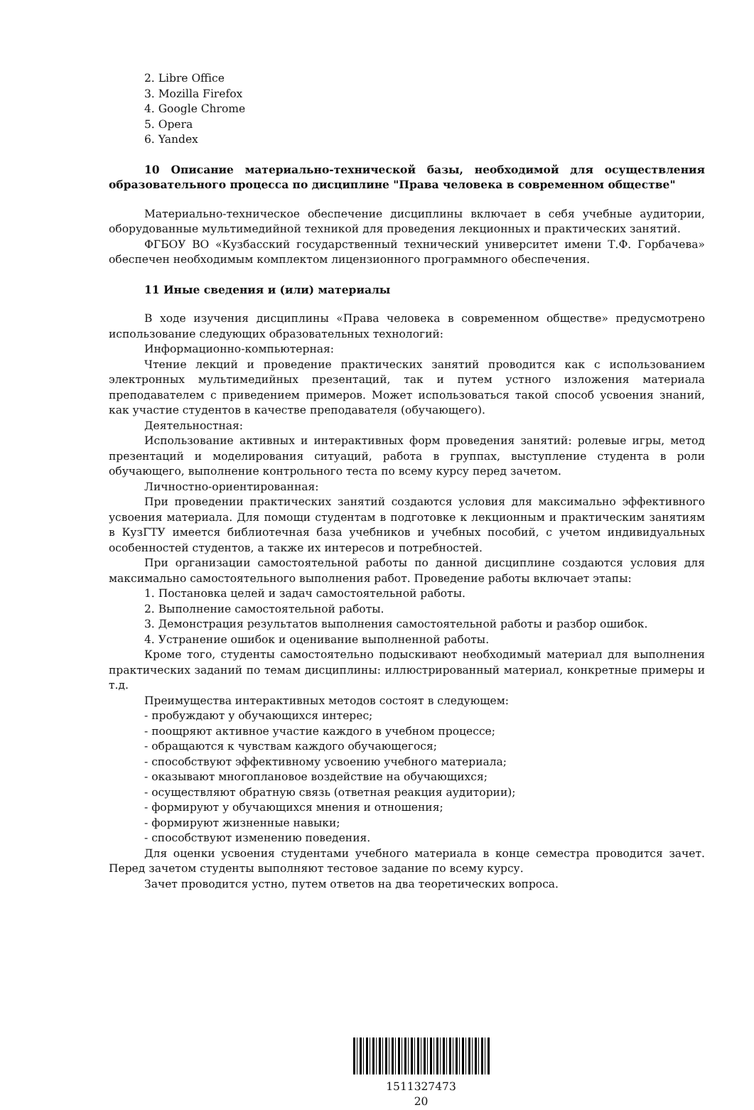2. Libre Office
3. Mozilla Firefox
4. Google Chrome
5. Opera
6. Yandex
10 Описание материально-технической базы, необходимой для осуществления образовательного процесса по дисциплине "Права человека в современном обществе"
Материально-техническое обеспечение дисциплины включает в себя учебные аудитории, оборудованные мультимедийной техникой для проведения лекционных и практических занятий.
ФГБОУ ВО «Кузбасский государственный технический университет имени Т.Ф. Горбачева» обеспечен необходимым комплектом лицензионного программного обеспечения.
11 Иные сведения и (или) материалы
В ходе изучения дисциплины «Права человека в современном обществе» предусмотрено использование следующих образовательных технологий:
Информационно-компьютерная:
Чтение лекций и проведение практических занятий проводится как с использованием электронных мультимедийных презентаций, так и путем устного изложения материала преподавателем с приведением примеров. Может использоваться такой способ усвоения знаний, как участие студентов в качестве преподавателя (обучающего).
Деятельностная:
Использование активных и интерактивных форм проведения занятий: ролевые игры, метод презентаций и моделирования ситуаций, работа в группах, выступление студента в роли обучающего, выполнение контрольного теста по всему курсу перед зачетом.
Личностно-ориентированная:
При проведении практических занятий создаются условия для максимально эффективного усвоения материала. Для помощи студентам в подготовке к лекционным и практическим занятиям в КузГТУ имеется библиотечная база учебников и учебных пособий, с учетом индивидуальных особенностей студентов, а также их интересов и потребностей.
При организации самостоятельной работы по данной дисциплине создаются условия для максимально самостоятельного выполнения работ. Проведение работы включает этапы:
1. Постановка целей и задач самостоятельной работы.
2. Выполнение самостоятельной работы.
3. Демонстрация результатов выполнения самостоятельной работы и разбор ошибок.
4. Устранение ошибок и оценивание выполненной работы.
Кроме того, студенты самостоятельно подыскивают необходимый материал для выполнения практических заданий по темам дисциплины: иллюстрированный материал, конкретные примеры и т.д.
Преимущества интерактивных методов состоят в следующем:
- пробуждают у обучающихся интерес;
- поощряют активное участие каждого в учебном процессе;
- обращаются к чувствам каждого обучающегося;
- способствуют эффективному усвоению учебного материала;
- оказывают многоплановое воздействие на обучающихся;
- осуществляют обратную связь (ответная реакция аудитории);
- формируют у обучающихся мнения и отношения;
- формируют жизненные навыки;
- способствуют изменению поведения.
Для оценки усвоения студентами учебного материала в конце семестра проводится зачет. Перед зачетом студенты выполняют тестовое задание по всему курсу.
Зачет проводится устно, путем ответов на два теоретических вопроса.
1511327473
20